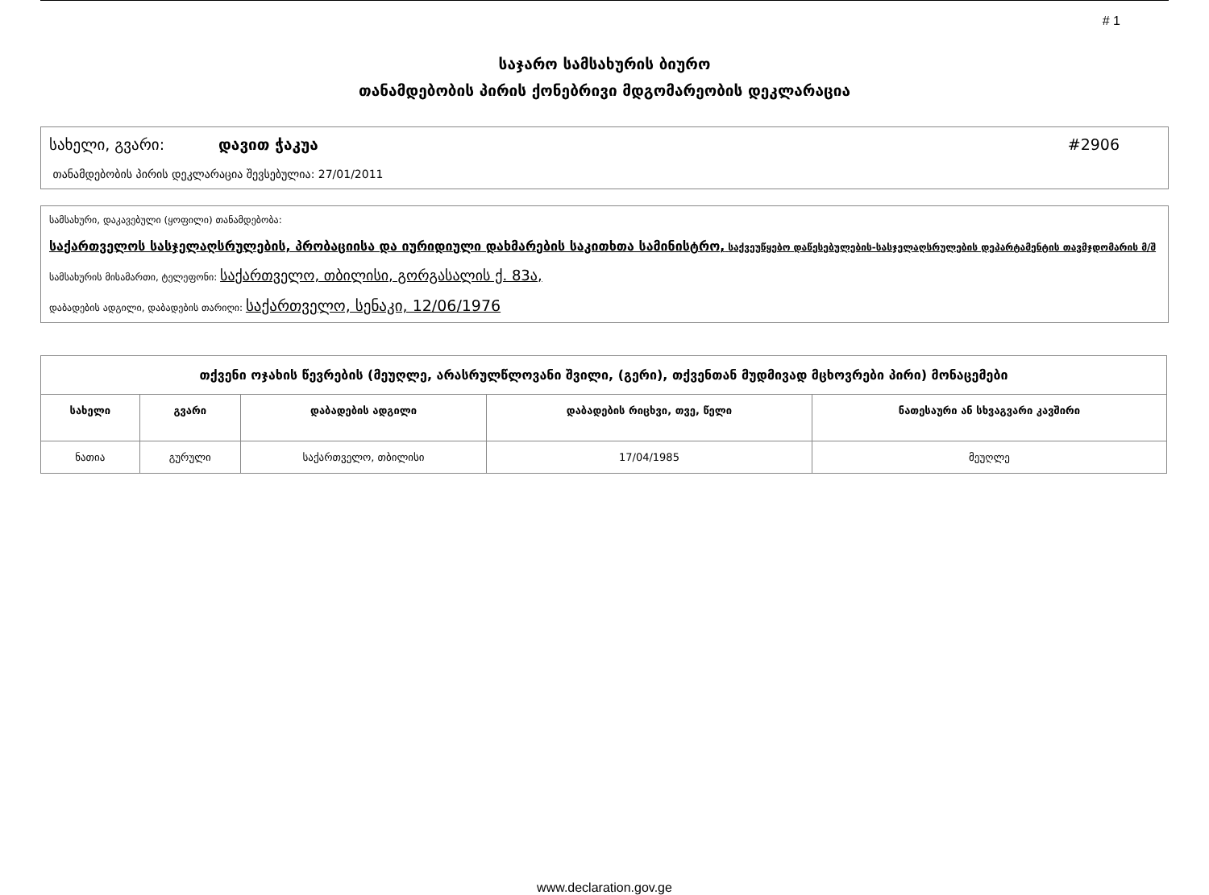# 1
საჯარო სამსახურის ბიურო
თანამდებობის პირის ქონებრივი მდგომარეობის დეკლარაცია
სახელი, გვარი: დავით ჭაკუა #2906
თანამდებობის პირის დეკლარაცია შევსებულია: 27/01/2011
სამსახური, დაკავებული (ყოფილი) თანამდებობა:
საქართველოს სასჯელაღსრულების, პრობაციისა და იურიდიული დახმარების საკითხთა სამინისტრო, საქვეუწყებო დაწესებულების-სასჯელაღსრულების დეპარტამენტის თავმჯდომარის მ/შ
სამსახურის მისამართი, ტელეფონი: საქართველო, თბილისი, გორგასალის ქ. 83ა,
დაბადების ადგილი, დაბადების თარიღი: საქართველო, სენაკი, 12/06/1976
| თქვენი ოჯახის წევრების (მეუღლე, არასრულწლოვანი შვილი, (გერი), თქვენთან მუდმივად მცხოვრები პირი) მონაცემები | | | | |
| --- | --- | --- | --- | --- |
| სახელი | გვარი | დაბადების ადგილი | დაბადების რიცხვი, თვე, წელი | ნათესაური ან სხვაგვარი კავშირი |
| ნათია | გურული | საქართველო, თბილისი | 17/04/1985 | მეუღლე |
www.declaration.gov.ge